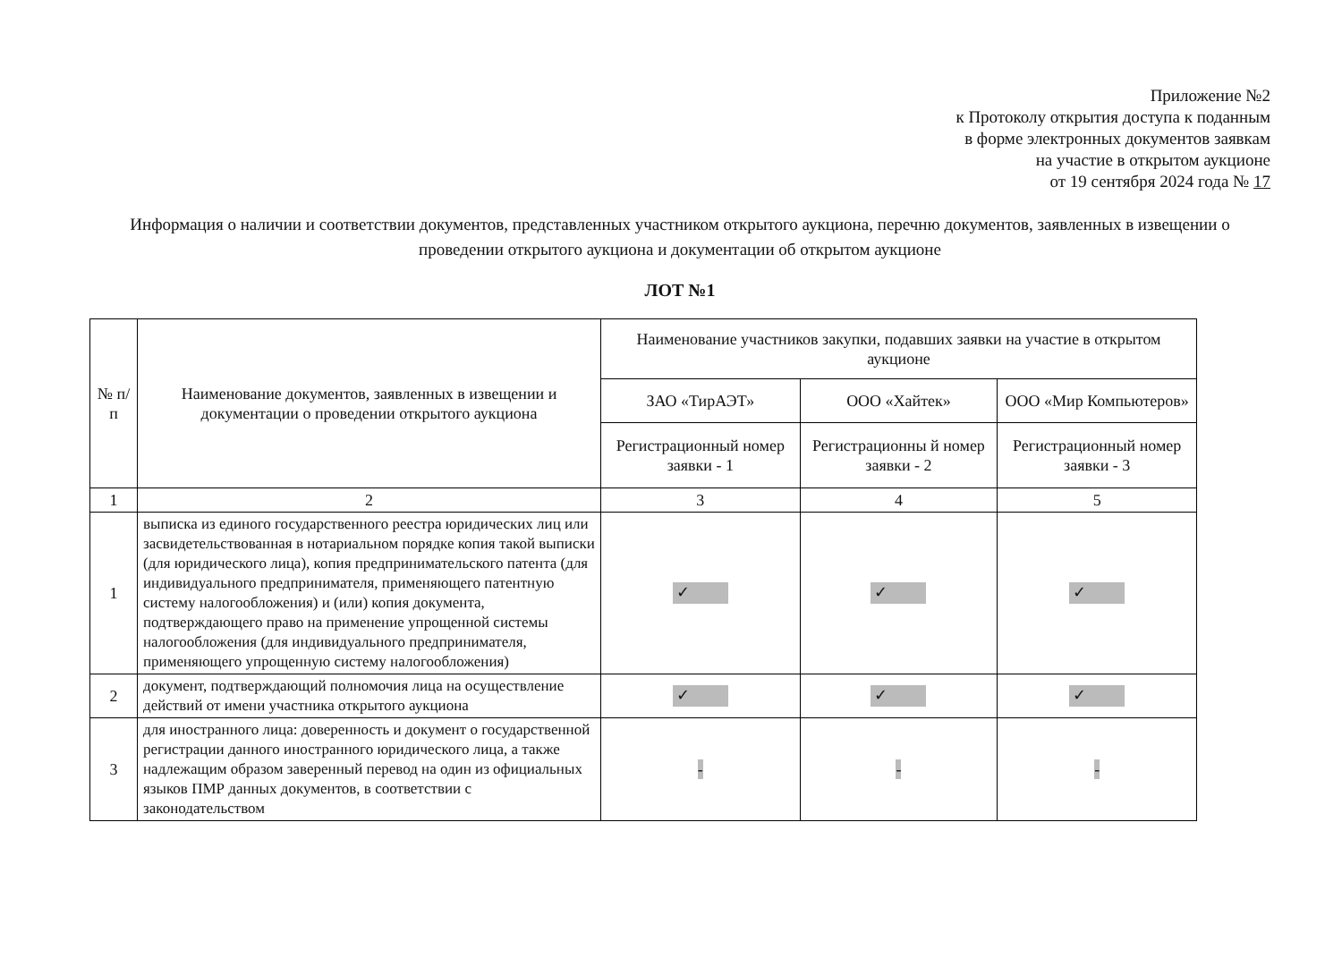Приложение №2
к Протоколу открытия доступа к поданным
в форме электронных документов заявкам
на участие в открытом аукционе
от 19 сентября 2024 года № 17
Информация о наличии и соответствии документов, представленных участником открытого аукциона, перечню документов, заявленных в извещении о проведении открытого аукциона и документации об открытом аукционе
ЛОТ №1
| № п/п | Наименование документов, заявленных в извещении и документации о проведении открытого аукциона | Наименование участников закупки, подавших заявки на участие в открытом аукционе | | |
| --- | --- | --- | --- | --- |
| | | ЗАО «ТирАЭТ» | ООО «Хайтек» | ООО «Мир Компьютеров» |
| | | Регистрационный номер заявки - 1 | Регистрационны й номер заявки - 2 | Регистрационный номер заявки - 3 |
| 1 | 2 | 3 | 4 | 5 |
| 1 | выписка из единого государственного реестра юридических лиц или засвидетельствованная в нотариальном порядке копия такой выписки (для юридического лица), копия предпринимательского патента (для индивидуального предпринимателя, применяющего патентную систему налогообложения) и (или) копия документа, подтверждающего право на применение упрощенной системы налогообложения (для индивидуального предпринимателя, применяющего упрощенную систему налогообложения) | ✓ | ✓ | ✓ |
| 2 | документ, подтверждающий полномочия лица на осуществление действий от имени участника открытого аукциона | ✓ | ✓ | ✓ |
| 3 | для иностранного лица: доверенность и документ о государственной регистрации данного иностранного юридического лица, а также надлежащим образом заверенный перевод на один из официальных языков ПМР данных документов, в соответствии с законодательством | - | - | - |